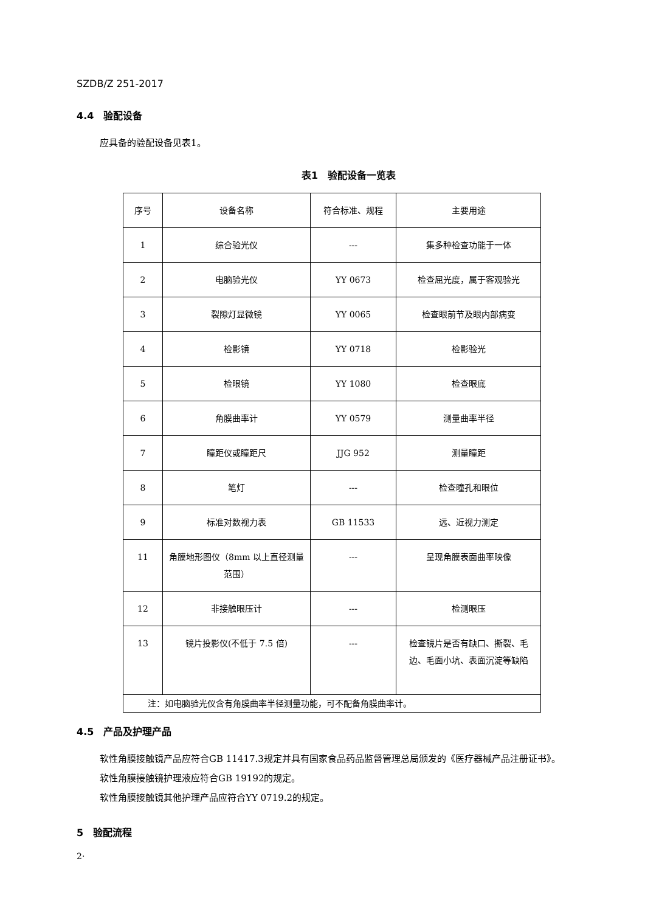SZDB/Z 251-2017
4.4　验配设备
应具备的验配设备见表1。
表1　验配设备一览表
| 序号 | 设备名称 | 符合标准、规程 | 主要用途 |
| --- | --- | --- | --- |
| 1 | 综合验光仪 | --- | 集多种检查功能于一体 |
| 2 | 电脑验光仪 | YY 0673 | 检查屈光度，属于客观验光 |
| 3 | 裂隙灯显微镜 | YY 0065 | 检查眼前节及眼内部病变 |
| 4 | 检影镜 | YY 0718 | 检影验光 |
| 5 | 检眼镜 | YY 1080 | 检查眼底 |
| 6 | 角膜曲率计 | YY 0579 | 测量曲率半径 |
| 7 | 瞳距仪或瞳距尺 | JJG 952 | 测量瞳距 |
| 8 | 笔灯 | --- | 检查瞳孔和眼位 |
| 9 | 标准对数视力表 | GB 11533 | 远、近视力测定 |
| 11 | 角膜地形图仪（8mm 以上直径测量范围） | --- | 呈现角膜表面曲率映像 |
| 12 | 非接触眼压计 | --- | 检测眼压 |
| 13 | 镜片投影仪(不低于 7.5 倍) | --- | 检查镜片是否有缺口、撕裂、毛边、毛面小坑、表面沉淀等缺陷 |
| 注：如电脑验光仪含有角膜曲率半径测量功能，可不配备角膜曲率计。 | | | |
4.5　产品及护理产品
软性角膜接触镜产品应符合GB 11417.3规定并具有国家食品药品监督管理总局颁发的《医疗器械产品注册证书》。
软性角膜接触镜护理液应符合GB 19192的规定。
软性角膜接触镜其他护理产品应符合YY 0719.2的规定。
5　验配流程
2·